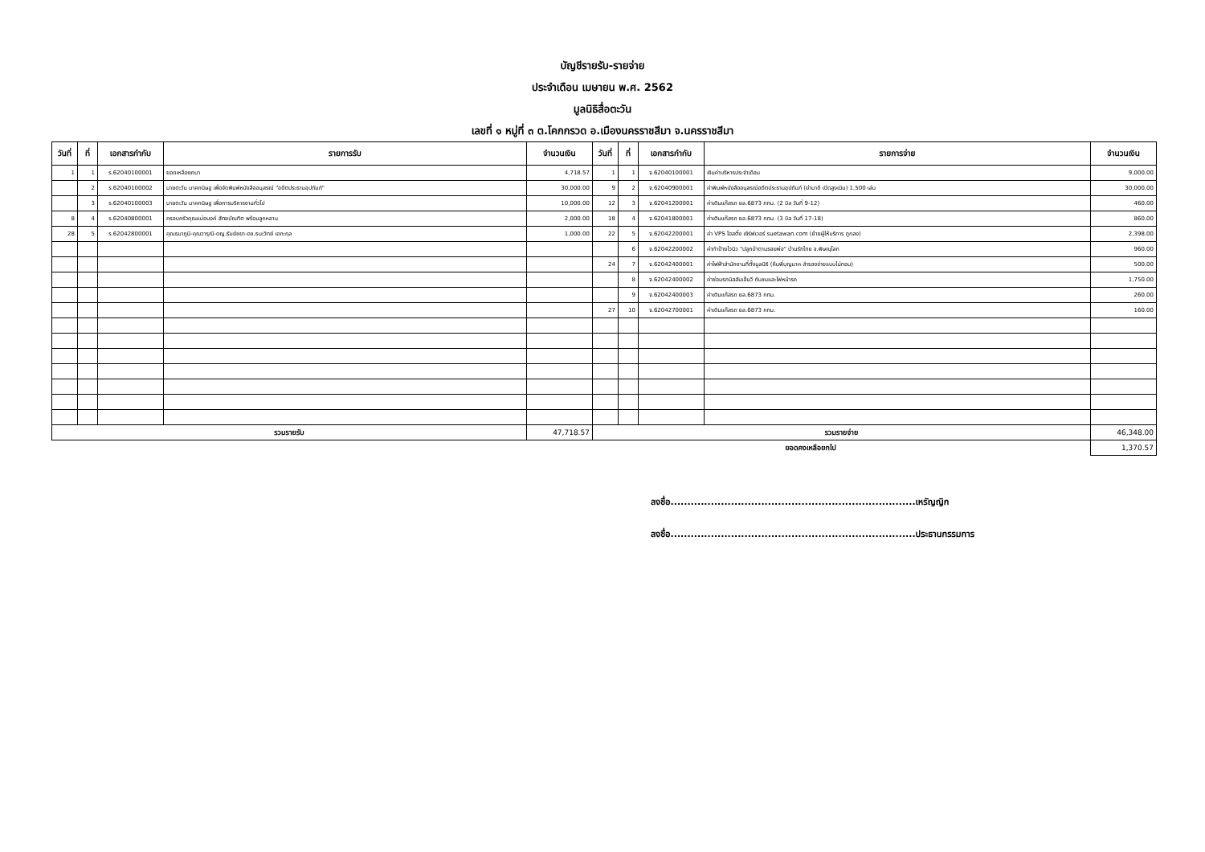บัญชีรายรับ-รายจ่าย
ประจำเดือน เมษายน พ.ศ. 2562
มูลนิธิสื่อตะวัน
เลขที่ ๑ หมู่ที่ ๓ ต.โคกกรวด อ.เมืองนครราชสีมา จ.นครราชสีมา
| วันที่ | ที่ | เอกสารกำกับ | รายการรับ | จำนวนเงิน | วันที่ | ที่ | เอกสารกำกับ | รายการจ่าย | จำนวนเงิน |
| --- | --- | --- | --- | --- | --- | --- | --- | --- | --- |
| 1 | 1 | ร.62040100001 | ยอดเหลือยกมา | 4,718.57 | 1 | 1 | จ.62040100001 | เงินค่าบริหารประจำเดือน | 9,000.00 |
| | 2 | ร.62040100002 | นายตะวัน นาคกนิษฐ เพื่อจัดพิมพ์หนังสืออนุสรณ์ "อดีตประธานอุปถัมภ์" | 30,000.00 | 9 | 2 | จ.62040900001 | ค่าพิมพ์หนังสืออนุสรณ์อดีตประธานอุปถัมภ์ (ย่านาดี เปิดสูงเนิน) 1,500 เล่ม | 30,000.00 |
| | 3 | ร.62040100003 | นายตะวัน นาคกนิษฐ เพื่อการบริหารงานทั่วไป | 10,000.00 | 12 | 3 | จ.62041200001 | ค่าเติมแก๊สรถ ยล.6873 กทม. (2 บิล วันที่ 9-12) | 460.00 |
| 8 | 4 | ร.62040800001 | ครอบครัวคุณแม่อนงค์ สัตยบัณฑิต พร้อมลูกหลาน | 2,000.00 | 18 | 4 | จ.62041800001 | ค่าเติมแก๊สรถ ยล.6873 กทม. (3 บิล วันที่ 17-18) | 860.00 |
| 28 | 5 | ร.62042800001 | คุณธนาภูมิ-คุณวารุณี-ดญ.ธันย์ชยา-ดช.ธนะวิทย์ เอกะกุล | 1,000.00 | 22 | 5 | จ.62042200001 | ค่า VPS โฮสติ้ง เซิร์ฟเวอร์ suetawan.com (ย้ายผู้ให้บริการ ถูกลง) | 2,398.00 |
| | | | | | | 6 | จ.62042200002 | ค่าทำป้ายไวนิว "ปลูกป่าตามรอยพ่อ" บ้านรักไทย จ.พิษณุโลก | 960.00 |
| | | | | | 24 | 7 | จ.62042400001 | ค่าไฟฟ้าสำนักงานที่ตั้งมูลนิธิ (คืนพี่บุญนาค สำรองจ่ายแบบไม่ทอน) | 500.00 |
| | | | | | | 8 | จ.62042400002 | ค่าซ่อมรถนิสสันเอ็นวี กันชนและไฟหน้ารถ | 1,750.00 |
| | | | | | | 9 | จ.62042400003 | ค่าเติมแก๊สรถ ยล.6873 กทม. | 260.00 |
| | | | | | 27 | 10 | จ.62042700001 | ค่าเติมแก๊สรถ ยล.6873 กทม. | 160.00 |
| รวมรายรับ | | | | 47,718.57 | รวมรายจ่าย | | | | 46,348.00 |
| ยอดคงเหลือยกไป | | | | | | | | | 1,370.57 |
ลงชื่อ.........................................................................เหรัญญิก
ลงชื่อ.........................................................................ประธานกรรมการ